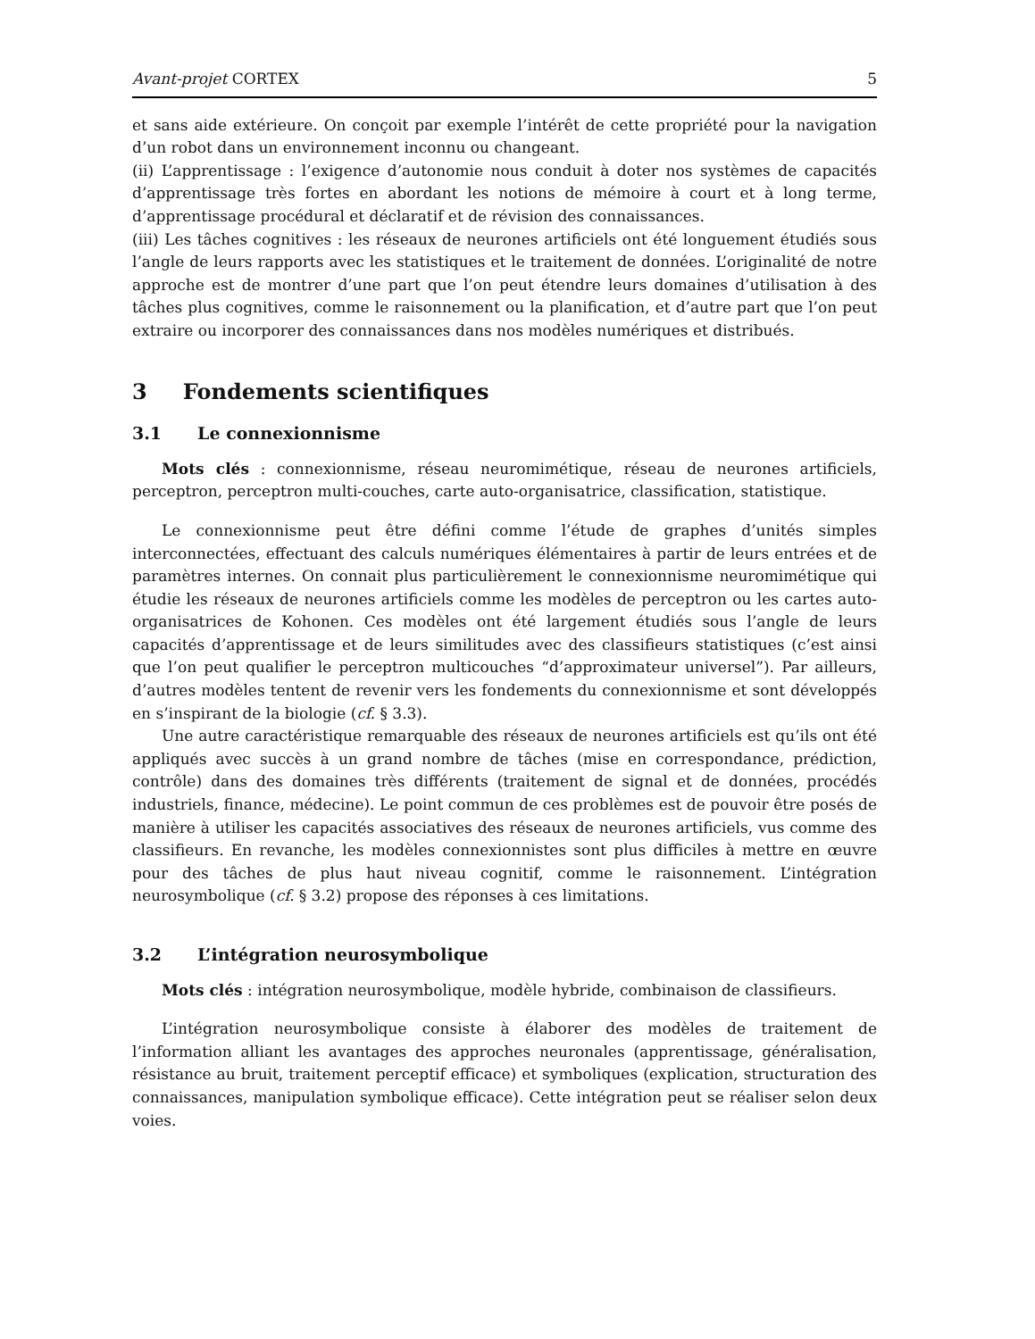Avant-projet CORTEX 5
et sans aide extérieure. On conçoit par exemple l’intérêt de cette propriété pour la navigation d’un robot dans un environnement inconnu ou changeant.
(ii) L’apprentissage : l’exigence d’autonomie nous conduit à doter nos systèmes de capacités d’apprentissage très fortes en abordant les notions de mémoire à court et à long terme, d’apprentissage procédural et déclaratif et de révision des connaissances.
(iii) Les tâches cognitives : les réseaux de neurones artificiels ont été longuement étudiés sous l’angle de leurs rapports avec les statistiques et le traitement de données. L’originalité de notre approche est de montrer d’une part que l’on peut étendre leurs domaines d’utilisation à des tâches plus cognitives, comme le raisonnement ou la planification, et d’autre part que l’on peut extraire ou incorporer des connaissances dans nos modèles numériques et distribués.
3 Fondements scientifiques
3.1 Le connexionnisme
Mots clés : connexionnisme, réseau neuromimétique, réseau de neurones artificiels, perceptron, perceptron multi-couches, carte auto-organisatrice, classification, statistique.
Le connexionnisme peut être défini comme l’étude de graphes d’unités simples interconnectées, effectuant des calculs numériques élémentaires à partir de leurs entrées et de paramètres internes. On connait plus particulièrement le connexionnisme neuromimétique qui étudie les réseaux de neurones artificiels comme les modèles de perceptron ou les cartes auto-organisatrices de Kohonen. Ces modèles ont été largement étudiés sous l’angle de leurs capacités d’apprentissage et de leurs similitudes avec des classifieurs statistiques (c’est ainsi que l’on peut qualifier le perceptron multicouches “d’approximateur universel”). Par ailleurs, d’autres modèles tentent de revenir vers les fondements du connexionnisme et sont développés en s’inspirant de la biologie (cf. § 3.3).
Une autre caractéristique remarquable des réseaux de neurones artificiels est qu’ils ont été appliqués avec succès à un grand nombre de tâches (mise en correspondance, prédiction, contrôle) dans des domaines très différents (traitement de signal et de données, procédés industriels, finance, médecine). Le point commun de ces problèmes est de pouvoir être posés de manière à utiliser les capacités associatives des réseaux de neurones artificiels, vus comme des classifieurs. En revanche, les modèles connexionnistes sont plus difficiles à mettre en œuvre pour des tâches de plus haut niveau cognitif, comme le raisonnement. L’intégration neurosymbolique (cf. § 3.2) propose des réponses à ces limitations.
3.2 L’intégration neurosymbolique
Mots clés : intégration neurosymbolique, modèle hybride, combinaison de classifieurs.
L’intégration neurosymbolique consiste à élaborer des modèles de traitement de l’information alliant les avantages des approches neuronales (apprentissage, généralisation, résistance au bruit, traitement perceptif efficace) et symboliques (explication, structuration des connaissances, manipulation symbolique efficace). Cette intégration peut se réaliser selon deux voies.